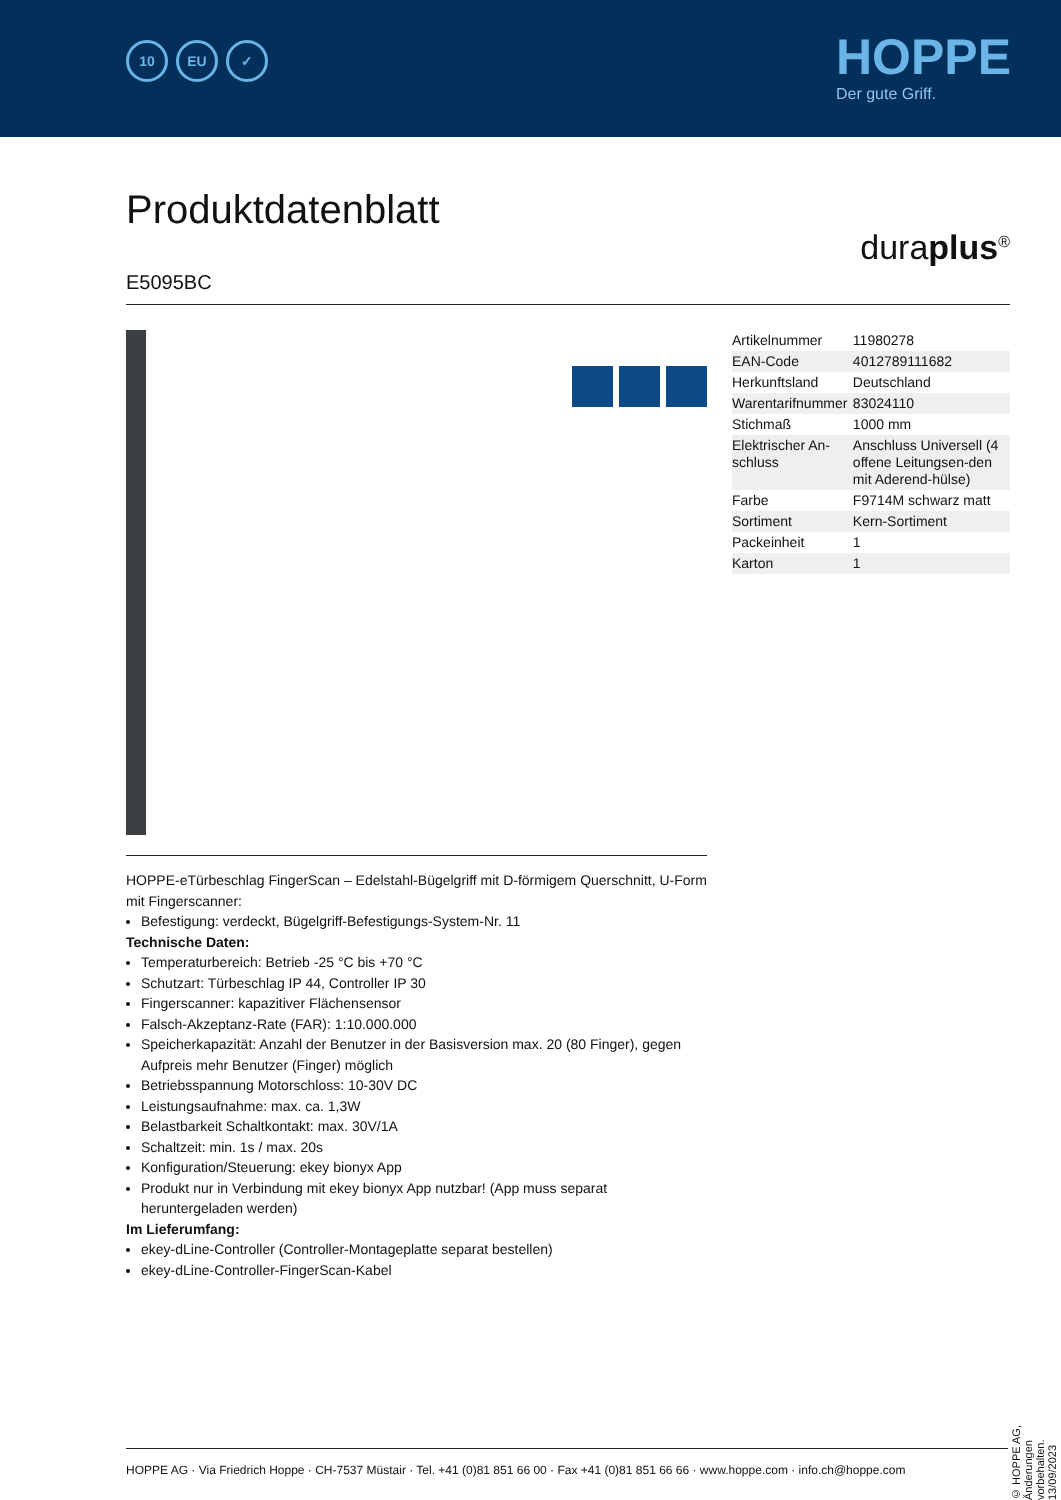10 EU ✓ HOPPE
Der gute Griff.
Produktdatenblatt
duraplus<sup>®</sup>
E5095BC
HOPPE-eTürbeschlag FingerScan – Edelstahl-Bügelgriff mit D-förmigem Querschnitt, U-Form mit Fingerscanner:
Befestigung: verdeckt, Bügelgriff-Befestigungs-System-Nr. 11
Technische Daten:
Temperaturbereich: Betrieb -25 °C bis +70 °C
Schutzart: Türbeschlag IP 44, Controller IP 30
Fingerscanner: kapazitiver Flächensensor
Falsch-Akzeptanz-Rate (FAR): 1:10.000.000
Speicherkapazität: Anzahl der Benutzer in der Basisversion max. 20 (80 Finger), gegen Aufpreis mehr Benutzer (Finger) möglich
Betriebsspannung Motorschloss: 10-30V DC
Leistungsaufnahme: max. ca. 1,3W
Belastbarkeit Schaltkontakt: max. 30V/1A
Schaltzeit: min. 1s / max. 20s
Konfiguration/Steuerung: ekey bionyx App
Produkt nur in Verbindung mit ekey bionyx App nutzbar! (App muss separat heruntergeladen werden)
Im Lieferumfang:
ekey-dLine-Controller (Controller-Montageplatte separat bestellen)
ekey-dLine-Controller-FingerScan-Kabel
| Artikelnummer | 11980278 |
| EAN-Code | 4012789111682 |
| Herkunftsland | Deutschland |
| Warentarifnummer | 83024110 |
| Stichmaß | 1000 mm |
| Elektrischer An-schluss | Anschluss Universell (4 offene Leitungsen-den mit Aderend-hülse) |
| Farbe | F9714M schwarz matt |
| Sortiment | Kern-Sortiment |
| Packeinheit | 1 |
| Karton | 1 |
© HOPPE AG, Änderungen vorbehalten. 13/09/2023
HOPPE AG · Via Friedrich Hoppe · CH-7537 Müstair · Tel. +41 (0)81 851 66 00 · Fax +41 (0)81 851 66 66 · www.hoppe.com · info.ch@hoppe.com